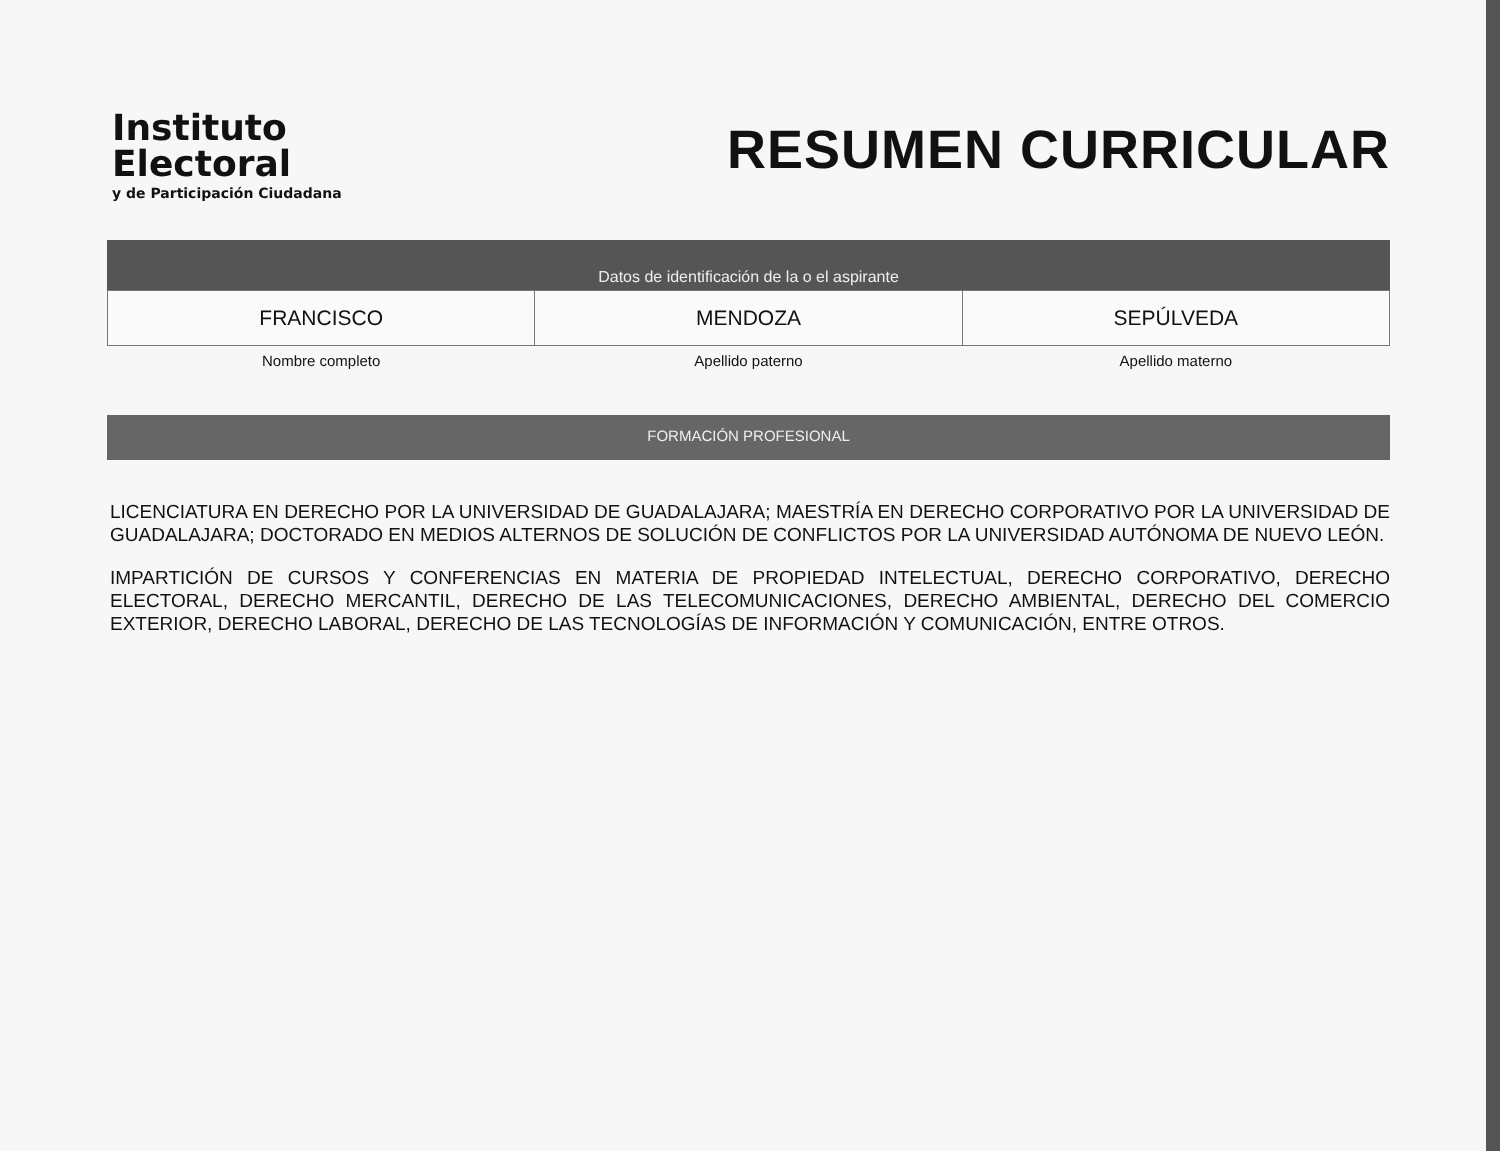Instituto
Electoral
y de Participación Ciudadana
RESUMEN CURRICULAR
Datos de identificación de la o el aspirante
| FRANCISCO | MENDOZA | SEPÚLVEDA |
| Nombre completo | Apellido paterno | Apellido materno |
FORMACIÓN PROFESIONAL
LICENCIATURA EN DERECHO POR LA UNIVERSIDAD DE GUADALAJARA; MAESTRÍA EN DERECHO CORPORATIVO POR LA UNIVERSIDAD DE GUADALAJARA; DOCTORADO EN MEDIOS ALTERNOS DE SOLUCIÓN DE CONFLICTOS POR LA UNIVERSIDAD AUTÓNOMA DE NUEVO LEÓN.
IMPARTICIÓN DE CURSOS Y CONFERENCIAS EN MATERIA DE PROPIEDAD INTELECTUAL, DERECHO CORPORATIVO, DERECHO ELECTORAL, DERECHO MERCANTIL, DERECHO DE LAS TELECOMUNICACIONES, DERECHO AMBIENTAL, DERECHO DEL COMERCIO EXTERIOR, DERECHO LABORAL, DERECHO DE LAS TECNOLOGÍAS DE INFORMACIÓN Y COMUNICACIÓN, ENTRE OTROS.